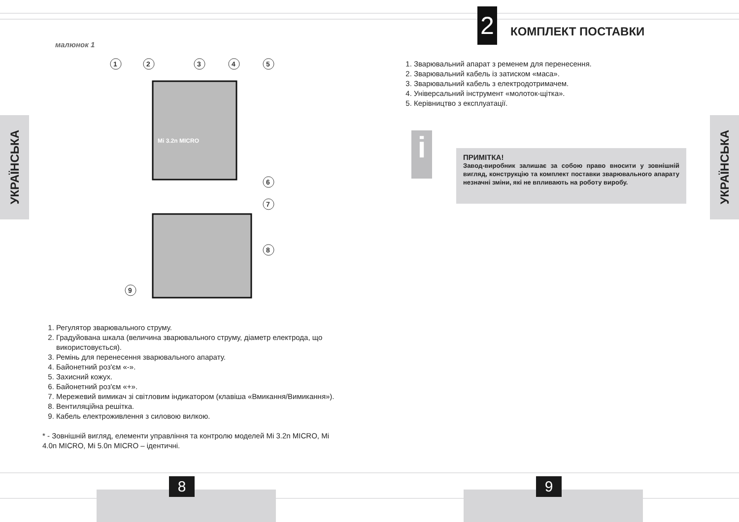УКРАЇНСЬКА
малюнок 1
1
2
3
4
5
6
7
8
9
Mi 3.2n MICRO
1. Регулятор зварювального струму.
2. Градуйована шкала (величина зварювального струму, діаметр електрода, що використовується).
3. Ремінь для перенесення зварювального апарату.
4. Байонетний роз'єм «-».
5. Захисний кожух.
6. Байонетний роз'єм «+».
7. Мережевий вимикач зі світловим індикатором (клавіша «Вмикання/Вимикання»).
8. Вентиляційна решітка.
9. Кабель електроживлення з силовою вилкою.
* - Зовнішній вигляд, елементи управління та контролю моделей Mi 3.2n MICRO, Mi 4.0n MICRO, Mi 5.0n MICRO – ідентичні.
8
2 КОМПЛЕКТ ПОСТАВКИ
1. Зварювальний апарат з ременем для перенесення.
2. Зварювальний кабель із затиском «маса».
3. Зварювальний кабель з електродотримачем.
4. Універсальний інструмент «молоток-щітка».
5. Керівництво з експлуатації.
i
ПРИМІТКА!
Завод-виробник залишає за собою право вносити у зовнішній вигляд, конструкцію та комплект поставки зварювального апарату незначні зміни, які не впливають на роботу виробу.
УКРАЇНСЬКА
9